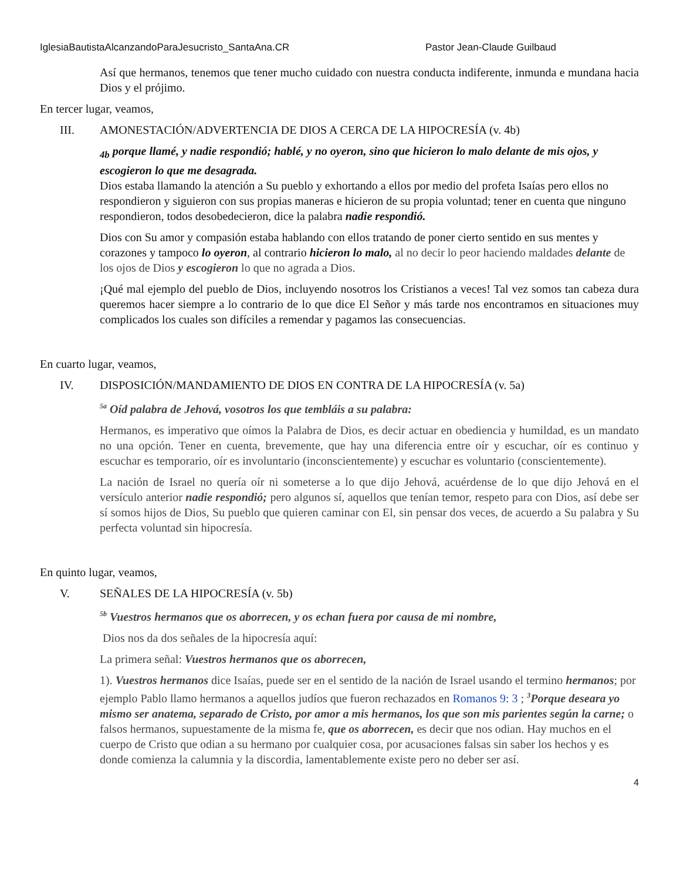IglesiaBautistaAlcanzandoParaJesucristo_SantaAna.CR Pastor Jean-Claude Guilbaud
Así que hermanos, tenemos que tener mucho cuidado con nuestra conducta indiferente, inmunda e mundana hacia Dios y el prójimo.
En tercer lugar, veamos,
III. AMONESTACIÓN/ADVERTENCIA DE DIOS A CERCA DE LA HIPOCRESÍA (v. 4b)
<sub>4b</sub> porque llamé, y nadie respondió; hablé, y no oyeron, sino que hicieron lo malo delante de mis ojos, y escogieron lo que me desagrada.
Dios estaba llamando la atención a Su pueblo y exhortando a ellos por medio del profeta Isaías pero ellos no respondieron y siguieron con sus propias maneras e hicieron de su propia voluntad; tener en cuenta que ninguno respondieron, todos desobedecieron, dice la palabra nadie respondió.
Dios con Su amor y compasión estaba hablando con ellos tratando de poner cierto sentido en sus mentes y corazones y tampoco lo oyeron, al contrario hicieron lo malo, al no decir lo peor haciendo maldades delante de los ojos de Dios y escogieron lo que no agrada a Dios.
¡Qué mal ejemplo del pueblo de Dios, incluyendo nosotros los Cristianos a veces! Tal vez somos tan cabeza dura queremos hacer siempre a lo contrario de lo que dice El Señor y más tarde nos encontramos en situaciones muy complicados los cuales son difíciles a remendar y pagamos las consecuencias.
En cuarto lugar, veamos,
IV. DISPOSICIÓN/MANDAMIENTO DE DIOS EN CONTRA DE LA HIPOCRESÍA (v. 5a)
<sup>5a</sup> Oíd palabra de Jehová, vosotros los que tembláis a su palabra:
Hermanos, es imperativo que oímos la Palabra de Dios, es decir actuar en obediencia y humildad, es un mandato no una opción. Tener en cuenta, brevemente, que hay una diferencia entre oír y escuchar, oír es continuo y escuchar es temporario, oír es involuntario (inconscientemente) y escuchar es voluntario (conscientemente).
La nación de Israel no quería oír ni someterse a lo que dijo Jehová, acuérdense de lo que dijo Jehová en el versículo anterior nadie respondió; pero algunos sí, aquellos que tenían temor, respeto para con Dios, así debe ser sí somos hijos de Dios, Su pueblo que quieren caminar con El, sin pensar dos veces, de acuerdo a Su palabra y Su perfecta voluntad sin hipocresía.
En quinto lugar, veamos,
V. SEÑALES DE LA HIPOCRESÍA (v. 5b)
<sup>5b</sup> Vuestros hermanos que os aborrecen, y os echan fuera por causa de mi nombre,
Dios nos da dos señales de la hipocresía aquí:
La primera señal: Vuestros hermanos que os aborrecen,
1). Vuestros hermanos dice Isaías, puede ser en el sentido de la nación de Israel usando el termino hermanos; por ejemplo Pablo llamo hermanos a aquellos judíos que fueron rechazados en Romanos 9: 3 ; <sup>3</sup>Porque deseara yo mismo ser anatema, separado de Cristo, por amor a mis hermanos, los que son mis parientes según la carne; o falsos hermanos, supuestamente de la misma fe, que os aborrecen, es decir que nos odian. Hay muchos en el cuerpo de Cristo que odian a su hermano por cualquier cosa, por acusaciones falsas sin saber los hechos y es donde comienza la calumnia y la discordia, lamentablemente existe pero no deber ser así.
4